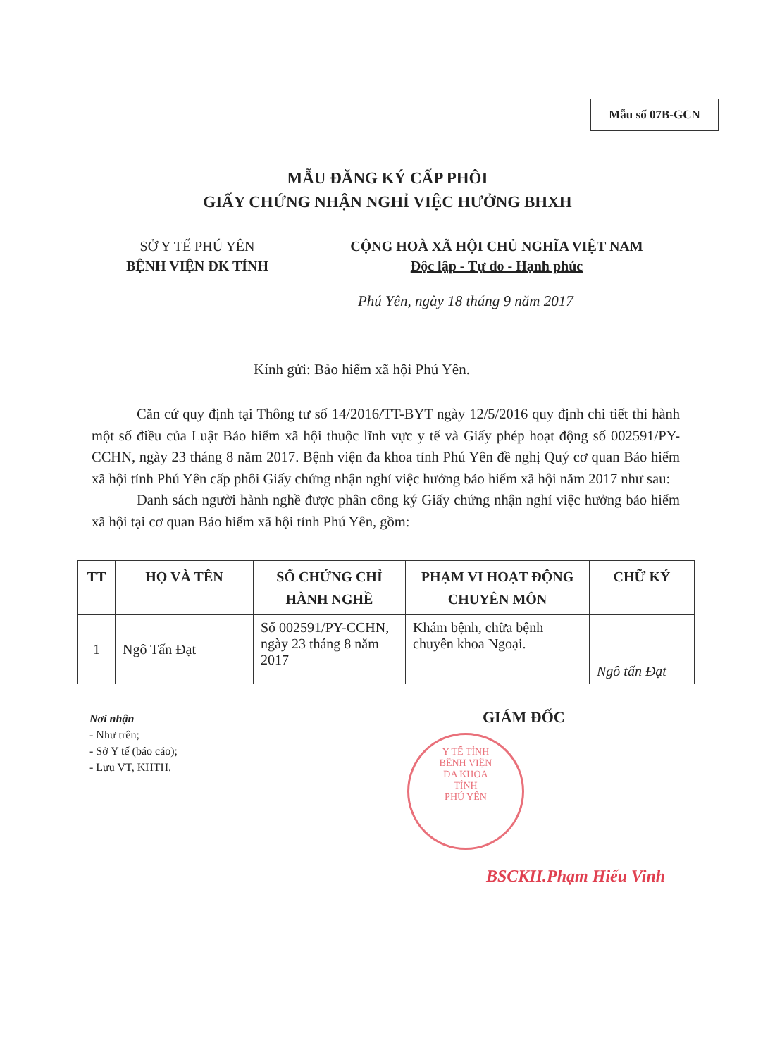Mẫu số 07B-GCN
MẪU ĐĂNG KÝ CẤP PHÔI
GIẤY CHỨNG NHẬN NGHỈ VIỆC HƯỞNG BHXH
SỞ Y TẾ PHÚ YÊN
BỆNH VIỆN ĐK TỈNH
CỘNG HOÀ XÃ HỘI CHỦ NGHĨA VIỆT NAM
Độc lập - Tự do - Hạnh phúc
Phú Yên, ngày 18 tháng 9 năm 2017
Kính gửi: Bảo hiểm xã hội Phú Yên.
Căn cứ quy định tại Thông tư số 14/2016/TT-BYT ngày 12/5/2016 quy định chi tiết thi hành một số điều của Luật Bảo hiểm xã hội thuộc lĩnh vực y tế và Giấy phép hoạt động số 002591/PY-CCHN, ngày 23 tháng 8 năm 2017. Bệnh viện đa khoa tỉnh Phú Yên đề nghị Quý cơ quan Bảo hiểm xã hội tỉnh Phú Yên cấp phôi Giấy chứng nhận nghỉ việc hưởng bảo hiểm xã hội năm 2017 như sau:
Danh sách người hành nghề được phân công ký Giấy chứng nhận nghỉ việc hưởng bảo hiểm xã hội tại cơ quan Bảo hiểm xã hội tỉnh Phú Yên, gồm:
| TT | HỌ VÀ TÊN | SỐ CHỨNG CHỈ HÀNH NGHỀ | PHẠM VI HOẠT ĐỘNG CHUYÊN MÔN | CHỮ KÝ |
| --- | --- | --- | --- | --- |
| 1 | Ngô Tấn Đạt | Số 002591/PY-CCHN, ngày 23 tháng 8 năm 2017 | Khám bệnh, chữa bệnh chuyên khoa Ngoại. | Ngô tấn Đạt |
Nơi nhận
- Như trên;
- Sở Y tế (báo cáo);
- Lưu VT, KHTH.
GIÁM ĐỐC
Y TẾ TỈNH
BỆNH VIỆN
ĐA KHOA
TỈNH
PHÚ YÊN
BSCKII.Phạm Hiếu Vinh